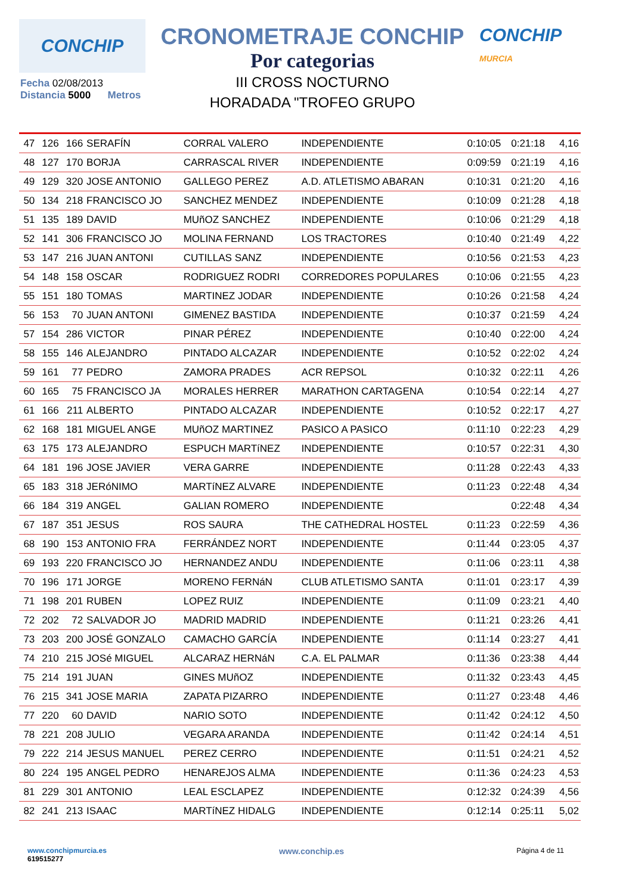CONCHIP
CRONOMETRAJE CONCHIP
Por categorias
III CROSS NOCTURNO
HORADADA "TROFEO GRUPO
CONCHIP
MURCIA
Fecha 02/08/2013
Distancia 5000 Metros
| 47 | 126 | 166 | SERAFÍN | CORRAL VALERO | INDEPENDIENTE | 0:10:05 | 0:21:18 | 4,16 |
| 48 | 127 | 170 | BORJA | CARRASCAL RIVER | INDEPENDIENTE | 0:09:59 | 0:21:19 | 4,16 |
| 49 | 129 | 320 | JOSE ANTONIO | GALLEGO PEREZ | A.D. ATLETISMO ABARAN | 0:10:31 | 0:21:20 | 4,16 |
| 50 | 134 | 218 | FRANCISCO JO | SANCHEZ MENDEZ | INDEPENDIENTE | 0:10:09 | 0:21:28 | 4,18 |
| 51 | 135 | 189 | DAVID | MUñOZ SANCHEZ | INDEPENDIENTE | 0:10:06 | 0:21:29 | 4,18 |
| 52 | 141 | 306 | FRANCISCO JO | MOLINA FERNAND | LOS TRACTORES | 0:10:40 | 0:21:49 | 4,22 |
| 53 | 147 | 216 | JUAN ANTONI | CUTILLAS SANZ | INDEPENDIENTE | 0:10:56 | 0:21:53 | 4,23 |
| 54 | 148 | 158 | OSCAR | RODRIGUEZ RODRI | CORREDORES POPULARES | 0:10:06 | 0:21:55 | 4,23 |
| 55 | 151 | 180 | TOMAS | MARTINEZ JODAR | INDEPENDIENTE | 0:10:26 | 0:21:58 | 4,24 |
| 56 | 153 | 70 | JUAN ANTONI | GIMENEZ BASTIDA | INDEPENDIENTE | 0:10:37 | 0:21:59 | 4,24 |
| 57 | 154 | 286 | VICTOR | PINAR PÉREZ | INDEPENDIENTE | 0:10:40 | 0:22:00 | 4,24 |
| 58 | 155 | 146 | ALEJANDRO | PINTADO ALCAZAR | INDEPENDIENTE | 0:10:52 | 0:22:02 | 4,24 |
| 59 | 161 | 77 | PEDRO | ZAMORA PRADES | ACR REPSOL | 0:10:32 | 0:22:11 | 4,26 |
| 60 | 165 | 75 | FRANCISCO JA | MORALES HERRER | MARATHON CARTAGENA | 0:10:54 | 0:22:14 | 4,27 |
| 61 | 166 | 211 | ALBERTO | PINTADO ALCAZAR | INDEPENDIENTE | 0:10:52 | 0:22:17 | 4,27 |
| 62 | 168 | 181 | MIGUEL ANGE | MUñOZ MARTINEZ | PASICO A PASICO | 0:11:10 | 0:22:23 | 4,29 |
| 63 | 175 | 173 | ALEJANDRO | ESPUCH MARTíNEZ | INDEPENDIENTE | 0:10:57 | 0:22:31 | 4,30 |
| 64 | 181 | 196 | JOSE JAVIER | VERA GARRE | INDEPENDIENTE | 0:11:28 | 0:22:43 | 4,33 |
| 65 | 183 | 318 | JERóNIMO | MARTíNEZ ALVARE | INDEPENDIENTE | 0:11:23 | 0:22:48 | 4,34 |
| 66 | 184 | 319 | ANGEL | GALIAN ROMERO | INDEPENDIENTE | | 0:22:48 | 4,34 |
| 67 | 187 | 351 | JESUS | ROS SAURA | THE CATHEDRAL HOSTEL | 0:11:23 | 0:22:59 | 4,36 |
| 68 | 190 | 153 | ANTONIO FRA | FERRÁNDEZ NORT | INDEPENDIENTE | 0:11:44 | 0:23:05 | 4,37 |
| 69 | 193 | 220 | FRANCISCO JO | HERNANDEZ ANDU | INDEPENDIENTE | 0:11:06 | 0:23:11 | 4,38 |
| 70 | 196 | 171 | JORGE | MORENO FERNáN | CLUB ATLETISMO SANTA | 0:11:01 | 0:23:17 | 4,39 |
| 71 | 198 | 201 | RUBEN | LOPEZ RUIZ | INDEPENDIENTE | 0:11:09 | 0:23:21 | 4,40 |
| 72 | 202 | 72 | SALVADOR JO | MADRID MADRID | INDEPENDIENTE | 0:11:21 | 0:23:26 | 4,41 |
| 73 | 203 | 200 | JOSÉ GONZALO | CAMACHO GARCÍA | INDEPENDIENTE | 0:11:14 | 0:23:27 | 4,41 |
| 74 | 210 | 215 | JOSé MIGUEL | ALCARAZ HERNáN | C.A. EL PALMAR | 0:11:36 | 0:23:38 | 4,44 |
| 75 | 214 | 191 | JUAN | GINES MUñOZ | INDEPENDIENTE | 0:11:32 | 0:23:43 | 4,45 |
| 76 | 215 | 341 | JOSE MARIA | ZAPATA PIZARRO | INDEPENDIENTE | 0:11:27 | 0:23:48 | 4,46 |
| 77 | 220 | 60 | DAVID | NARIO SOTO | INDEPENDIENTE | 0:11:42 | 0:24:12 | 4,50 |
| 78 | 221 | 208 | JULIO | VEGARA ARANDA | INDEPENDIENTE | 0:11:42 | 0:24:14 | 4,51 |
| 79 | 222 | 214 | JESUS MANUEL | PEREZ CERRO | INDEPENDIENTE | 0:11:51 | 0:24:21 | 4,52 |
| 80 | 224 | 195 | ANGEL PEDRO | HENAREJOS ALMA | INDEPENDIENTE | 0:11:36 | 0:24:23 | 4,53 |
| 81 | 229 | 301 | ANTONIO | LEAL ESCLAPEZ | INDEPENDIENTE | 0:12:32 | 0:24:39 | 4,56 |
| 82 | 241 | 213 | ISAAC | MARTíNEZ HIDALG | INDEPENDIENTE | 0:12:14 | 0:25:11 | 5,02 |
www.conchipmurcia.es
619515277
www.conchip.es
Página 4 de 11